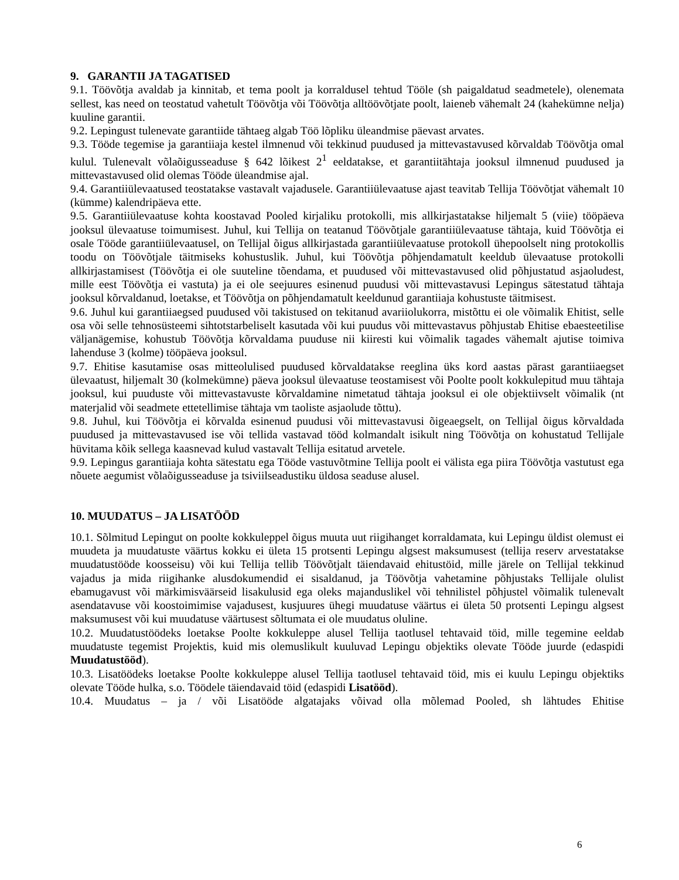9. GARANTII JA TAGATISED
9.1. Töövõtja avaldab ja kinnitab, et tema poolt ja korraldusel tehtud Tööle (sh paigaldatud seadmetele), olenemata sellest, kas need on teostatud vahetult Töövõtja või Töövõtja alltöövõtjate poolt, laieneb vähemalt 24 (kahekümne nelja) kuuline garantii.
9.2. Lepingust tulenevate garantiide tähtaeg algab Töö lõpliku üleandmise päevast arvates.
9.3. Tööde tegemise ja garantiiaja kestel ilmnenud või tekkinud puudused ja mittevastavused kõrvaldab Töövõtja omal kulul. Tulenevalt võlaõigusseaduse § 642 lõikest 2<sup>1</sup> eeldatakse, et garantiitähtaja jooksul ilmnenud puudused ja mittevastavused olid olemas Tööde üleandmise ajal.
9.4. Garantiiülevaatused teostatakse vastavalt vajadusele. Garantiiülevaatuse ajast teavitab Tellija Töövõtjat vähemalt 10 (kümme) kalendripäeva ette.
9.5. Garantiiülevaatuse kohta koostavad Pooled kirjaliku protokolli, mis allkirjastatakse hiljemalt 5 (viie) tööpäeva jooksul ülevaatuse toimumisest. Juhul, kui Tellija on teatanud Töövõtjale garantiiülevaatuse tähtaja, kuid Töövõtja ei osale Tööde garantiiülevaatusel, on Tellijal õigus allkirjastada garantiiülevaatuse protokoll ühepoolselt ning protokollis toodu on Töövõtjale täitmiseks kohustuslik. Juhul, kui Töövõtja põhjendamatult keeldub ülevaatuse protokolli allkirjastamisest (Töövõtja ei ole suuteline tõendama, et puudused või mittevastavused olid põhjustatud asjaoludest, mille eest Töövõtja ei vastuta) ja ei ole seejuures esinenud puudusi või mittevastavusi Lepingus sätestatud tähtaja jooksul kõrvaldanud, loetakse, et Töövõtja on põhjendamatult keeldunud garantiiaja kohustuste täitmisest.
9.6. Juhul kui garantiiaegsed puudused või takistused on tekitanud avariiolukorra, mistõttu ei ole võimalik Ehitist, selle osa või selle tehnosüsteemi sihtotstarbeliselt kasutada või kui puudus või mittevastavus põhjustab Ehitise ebaesteetilise väljanägemise, kohustub Töövõtja kõrvaldama puuduse nii kiiresti kui võimalik tagades vähemalt ajutise toimiva lahenduse 3 (kolme) tööpäeva jooksul.
9.7. Ehitise kasutamise osas mitteolulised puudused kõrvaldatakse reeglina üks kord aastas pärast garantiiaegset ülevaatust, hiljemalt 30 (kolmekümne) päeva jooksul ülevaatuse teostamisest või Poolte poolt kokkulepitud muu tähtaja jooksul, kui puuduste või mittevastavuste kõrvaldamine nimetatud tähtaja jooksul ei ole objektiivselt võimalik (nt materjalid või seadmete ettetellimise tähtaja vm taoliste asjaolude tõttu).
9.8. Juhul, kui Töövõtja ei kõrvalda esinenud puudusi või mittevastavusi õigeaegselt, on Tellijal õigus kõrvaldada puudused ja mittevastavused ise või tellida vastavad tööd kolmandalt isikult ning Töövõtja on kohustatud Tellijale hüvitama kõik sellega kaasnevad kulud vastavalt Tellija esitatud arvetele.
9.9. Lepingus garantiiaja kohta sätestatu ega Tööde vastuvõtmine Tellija poolt ei välista ega piira Töövõtja vastutust ega nõuete aegumist võlaõigusseaduse ja tsiviilseadustiku üldosa seaduse alusel.
10. MUUDATUS – JA LISATÖÖD
10.1. Sõlmitud Lepingut on poolte kokkuleppel õigus muuta uut riigihanget korraldamata, kui Lepingu üldist olemust ei muudeta ja muudatuste väärtus kokku ei ületa 15 protsenti Lepingu algsest maksumusest (tellija reserv arvestatakse muudatustööde koosseisu) või kui Tellija tellib Töövõtjalt täiendavaid ehitustöid, mille järele on Tellijal tekkinud vajadus ja mida riigihanke alusdokumendid ei sisaldanud, ja Töövõtja vahetamine põhjustaks Tellijale olulist ebamugavust või märkimisväärseid lisakulusid ega oleks majanduslikel või tehnilistel põhjustel võimalik tulenevalt asendatavuse või koostoimimise vajadusest, kusjuures ühegi muudatuse väärtus ei ületa 50 protsenti Lepingu algsest maksumusest või kui muudatuse väärtusest sõltumata ei ole muudatus oluline.
10.2. Muudatustöödeks loetakse Poolte kokkuleppe alusel Tellija taotlusel tehtavaid töid, mille tegemine eeldab muudatuste tegemist Projektis, kuid mis olemuslikult kuuluvad Lepingu objektiks olevate Tööde juurde (edaspidi Muudatustööd).
10.3. Lisatöödeks loetakse Poolte kokkuleppe alusel Tellija taotlusel tehtavaid töid, mis ei kuulu Lepingu objektiks olevate Tööde hulka, s.o. Töödele täiendavaid töid (edaspidi Lisatööd).
10.4. Muudatus – ja / või Lisatööde algatajaks võivad olla mõlemad Pooled, sh lähtudes Ehitise
6